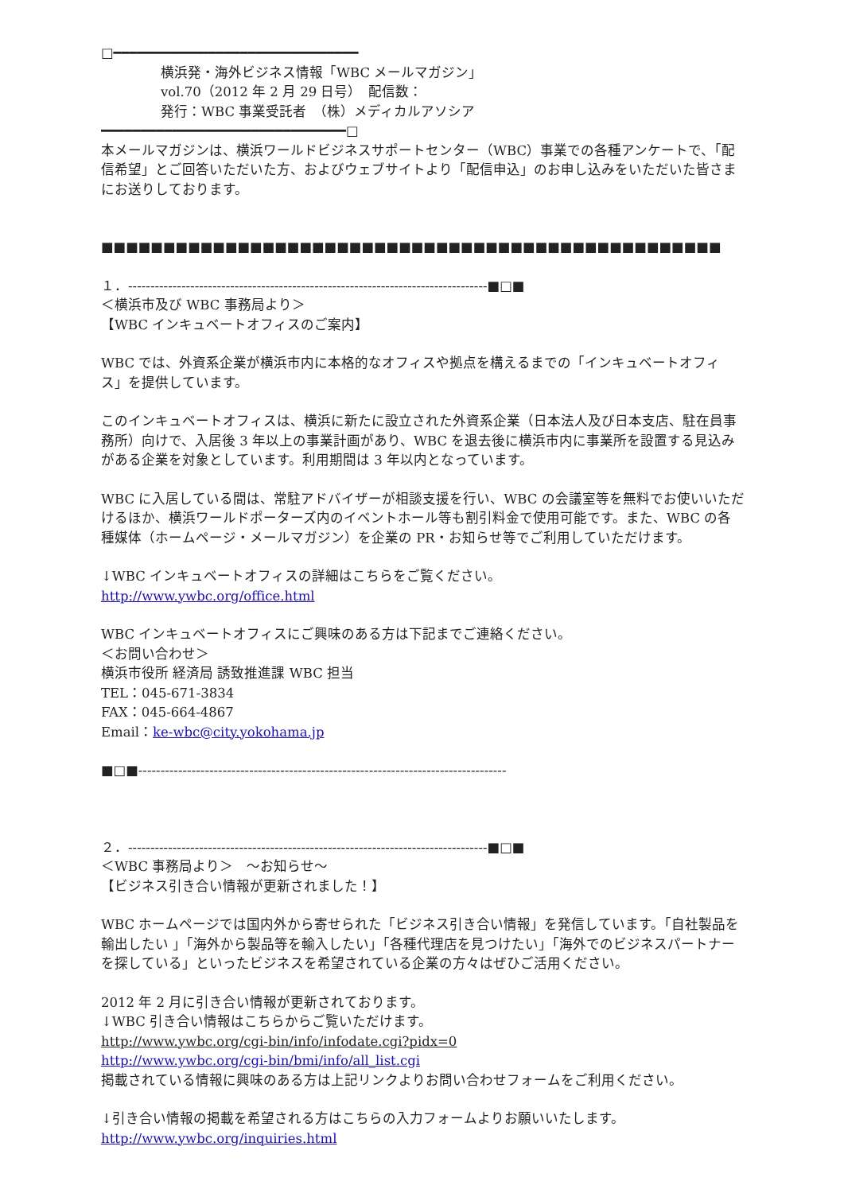□━━━━━━━━━━━━━━━━━━━━━━━━━━━━━━━
横浜発・海外ビジネス情報「WBC メールマガジン」
vol.70（2012 年 2 月 29 日号）　配信数：
発行：WBC 事業受託者　（株）メディカルアソシア
━━━━━━━━━━━━━━━━━━━━━━━━━━━━━━━□
本メールマガジンは、横浜ワールドビジネスサポートセンター（WBC）事業での各種アンケートで、「配信希望」とご回答いただいた方、およびウェブサイトより「配信申込」のお申し込みをいただいた皆さまにお送りしております。
■■■■■■■■■■■■■■■■■■■■■■■■■■■■■■■■■■■■■■■■■■■■■■■■■■
１．---------------------------------------------------------------------------------■□■
＜横浜市及び WBC 事務局より＞
【WBC インキュベートオフィスのご案内】
WBC では、外資系企業が横浜市内に本格的なオフィスや拠点を構えるまでの「インキュベートオフィス」を提供しています。
このインキュベートオフィスは、横浜に新たに設立された外資系企業（日本法人及び日本支店、駐在員事務所）向けで、入居後 3 年以上の事業計画があり、WBC を退去後に横浜市内に事業所を設置する見込みがある企業を対象としています。利用期間は 3 年以内となっています。
WBC に入居している間は、常駐アドバイザーが相談支援を行い、WBC の会議室等を無料でお使いいただけるほか、横浜ワールドポーターズ内のイベントホール等も割引料金で使用可能です。また、WBC の各種媒体（ホームページ・メールマガジン）を企業の PR・お知らせ等でご利用していただけます。
↓WBC インキュベートオフィスの詳細はこちらをご覧ください。
http://www.ywbc.org/office.html
WBC インキュベートオフィスにご興味のある方は下記までご連絡ください。
＜お問い合わせ＞
横浜市役所 経済局 誘致推進課 WBC 担当
TEL：045-671-3834
FAX：045-664-4867
Email：ke-wbc@city.yokohama.jp
■□■-----------------------------------------------------------------------------------
２．---------------------------------------------------------------------------------■□■
＜WBC 事務局より＞　～お知らせ～
【ビジネス引き合い情報が更新されました！】
WBC ホームページでは国内外から寄せられた「ビジネス引き合い情報」を発信しています。「自社製品を輸出したい 」「海外から製品等を輸入したい」「各種代理店を見つけたい」「海外でのビジネスパートナーを探している」といったビジネスを希望されている企業の方々はぜひご活用ください。
2012 年 2 月に引き合い情報が更新されております。
↓WBC 引き合い情報はこちらからご覧いただけます。
http://www.ywbc.org/cgi-bin/info/infodate.cgi?pidx=0
http://www.ywbc.org/cgi-bin/bmi/info/all_list.cgi
掲載されている情報に興味のある方は上記リンクよりお問い合わせフォームをご利用ください。
↓引き合い情報の掲載を希望される方はこちらの入力フォームよりお願いいたします。
http://www.ywbc.org/inquiries.html